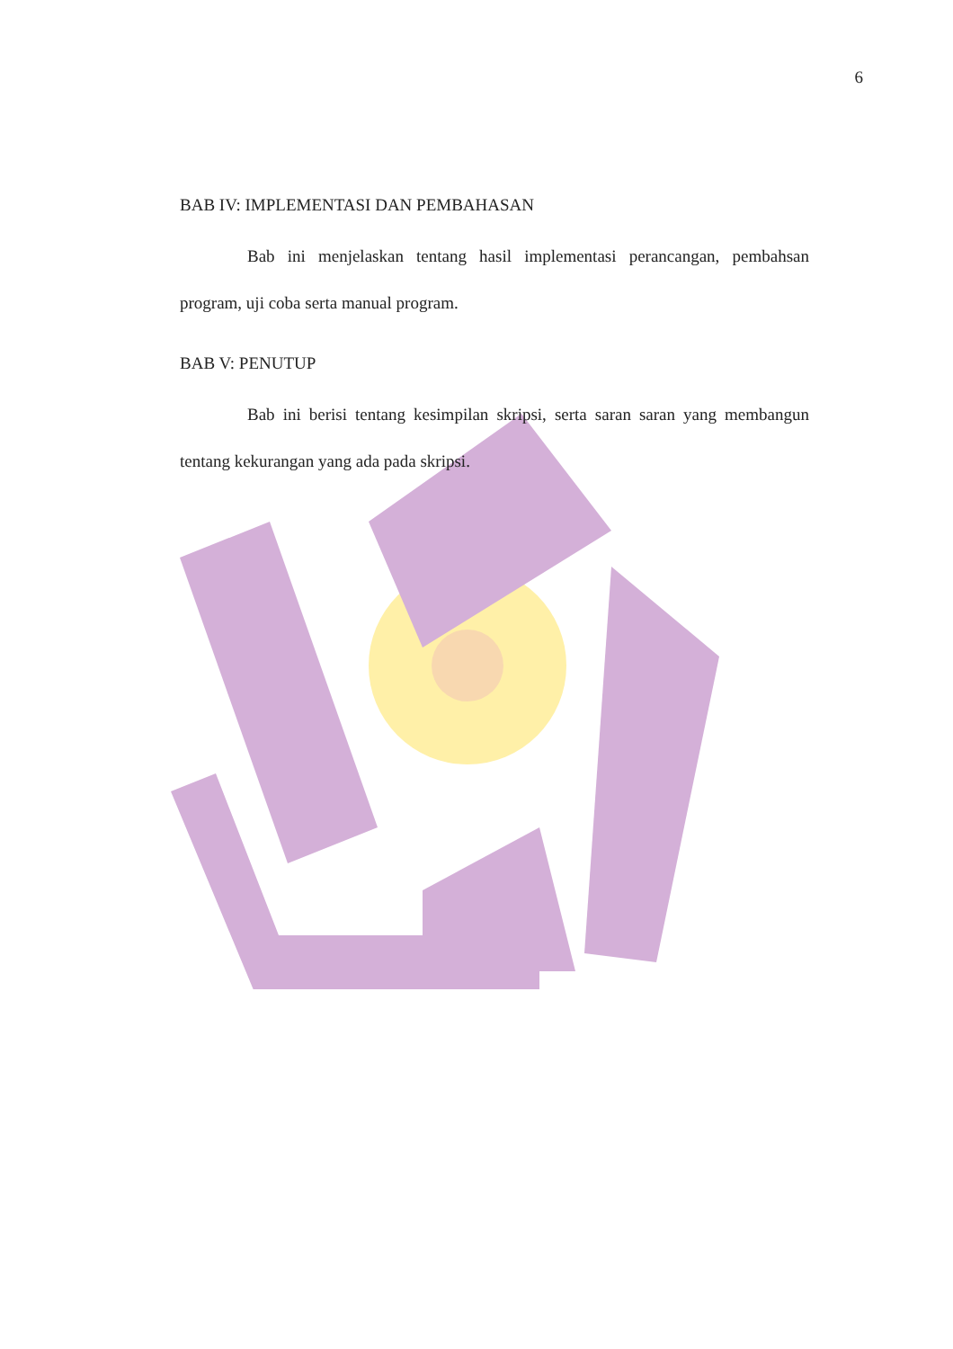6
BAB IV: IMPLEMENTASI DAN PEMBAHASAN
Bab ini menjelaskan tentang hasil implementasi perancangan, pembahsan program, uji coba serta manual program.
BAB V: PENUTUP
Bab ini berisi tentang kesimpilan skripsi, serta saran saran yang membangun tentang kekurangan yang ada pada skripsi.